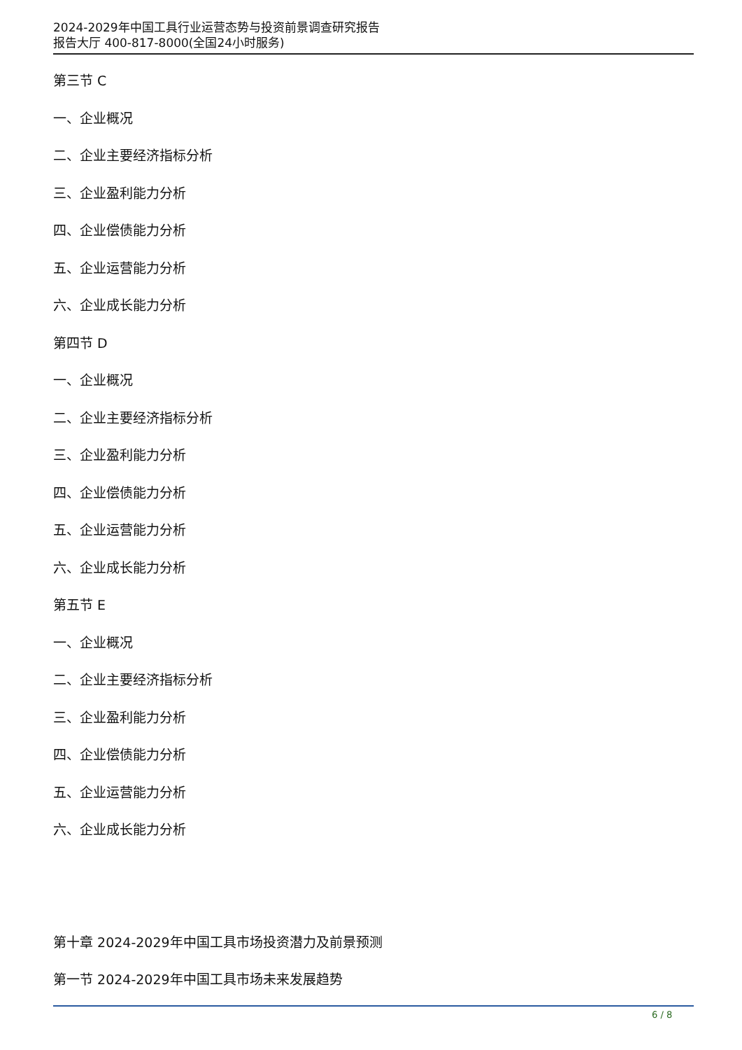2024-2029年中国工具行业运营态势与投资前景调查研究报告
报告大厅 400-817-8000(全国24小时服务)
第三节 C
一、企业概况
二、企业主要经济指标分析
三、企业盈利能力分析
四、企业偿债能力分析
五、企业运营能力分析
六、企业成长能力分析
第四节 D
一、企业概况
二、企业主要经济指标分析
三、企业盈利能力分析
四、企业偿债能力分析
五、企业运营能力分析
六、企业成长能力分析
第五节 E
一、企业概况
二、企业主要经济指标分析
三、企业盈利能力分析
四、企业偿债能力分析
五、企业运营能力分析
六、企业成长能力分析
第十章 2024-2029年中国工具市场投资潜力及前景预测
第一节 2024-2029年中国工具市场未来发展趋势
6 / 8